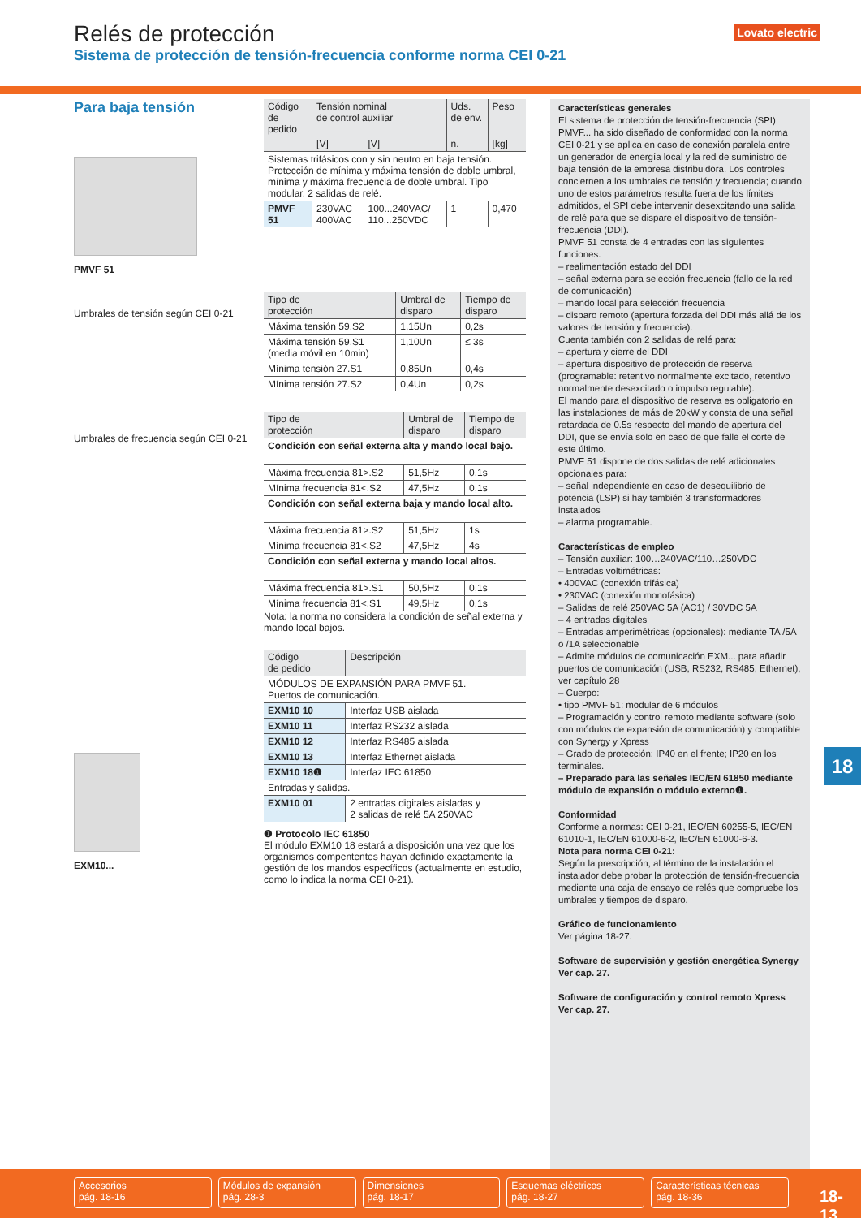Lovato electric
Relés de protección
Sistema de protección de tensión-frecuencia conforme norma CEI 0-21
Para baja tensión
PMVF 51
Umbrales de tensión según CEI 0-21
Umbrales de frecuencia según CEI 0-21
EXM10...
| Código de pedido | Tensión nominal de control auxiliar | | Uds. de env. | Peso |
| --- | --- | --- | --- | --- |
| | [V] | [V] | n. | [kg] |
| Sistemas trifásicos con y sin neutro en baja tensión. Protección de mínima y máxima tensión de doble umbral, mínima y máxima frecuencia de doble umbral. Tipo modular. 2 salidas de relé. | | | | |
| PMVF 51 | 230VAC 400VAC | 100...240VAC/ 110...250VDC | 1 | 0,470 |
| Tipo de protección | Umbral de disparo | Tiempo de disparo |
| --- | --- | --- |
| Máxima tensión 59.S2 | 1,15Un | 0,2s |
| Máxima tensión 59.S1 (media móvil en 10min) | 1,10Un | ≤ 3s |
| Mínima tensión 27.S1 | 0,85Un | 0,4s |
| Mínima tensión 27.S2 | 0,4Un | 0,2s |
| Tipo de protección | Umbral de disparo | Tiempo de disparo |
| --- | --- | --- |
| Condición con señal externa alta y mando local bajo. | | |
| Máxima frecuencia 81>.S2 | 51,5Hz | 0,1s |
| Mínima frecuencia 81<.S2 | 47,5Hz | 0,1s |
| Condición con señal externa baja y mando local alto. | | |
| Máxima frecuencia 81>.S2 | 51,5Hz | 1s |
| Mínima frecuencia 81<.S2 | 47,5Hz | 4s |
| Condición con señal externa y mando local altos. | | |
| Máxima frecuencia 81>.S1 | 50,5Hz | 0,1s |
| Mínima frecuencia 81<.S1 | 49,5Hz | 0,1s |
Nota: la norma no considera la condición de señal externa y mando local bajos.
| Código de pedido | Descripción |
| --- | --- |
| MÓDULOS DE EXPANSIÓN PARA PMVF 51. Puertos de comunicación. | |
| EXM10 10 | Interfaz USB aislada |
| EXM10 11 | Interfaz RS232 aislada |
| EXM10 12 | Interfaz RS485 aislada |
| EXM10 13 | Interfaz Ethernet aislada |
| EXM10 18❶ | Interfaz IEC 61850 |
| Entradas y salidas. | |
| EXM10 01 | 2 entradas digitales aisladas y 2 salidas de relé 5A 250VAC |
❶ Protocolo IEC 61850
El módulo EXM10 18 estará a disposición una vez que los organismos compententes hayan definido exactamente la gestión de los mandos específicos (actualmente en estudio, como lo indica la norma CEI 0-21).
Características generales
El sistema de protección de tensión-frecuencia (SPI) PMVF... ha sido diseñado de conformidad con la norma CEI 0-21 y se aplica en caso de conexión paralela entre un generador de energía local y la red de suministro de baja tensión de la empresa distribuidora. Los controles conciernen a los umbrales de tensión y frecuencia; cuando uno de estos parámetros resulta fuera de los límites admitidos, el SPI debe intervenir desexcitando una salida de relé para que se dispare el dispositivo de tensión-frecuencia (DDI).
PMVF 51 consta de 4 entradas con las siguientes funciones:
– realimentación estado del DDI
– señal externa para selección frecuencia (fallo de la red de comunicación)
– mando local para selección frecuencia
– disparo remoto (apertura forzada del DDI más allá de los valores de tensión y frecuencia).
Cuenta también con 2 salidas de relé para:
– apertura y cierre del DDI
– apertura dispositivo de protección de reserva (programable: retentivo normalmente excitado, retentivo normalmente desexcitado o impulso regulable).
El mando para el dispositivo de reserva es obligatorio en las instalaciones de más de 20kW y consta de una señal retardada de 0.5s respecto del mando de apertura del DDI, que se envía solo en caso de que falle el corte de este último.
PMVF 51 dispone de dos salidas de relé adicionales opcionales para:
– señal independiente en caso de desequilibrio de potencia (LSP) si hay también 3 transformadores instalados
– alarma programable.
Características de empleo
– Tensión auxiliar: 100…240VAC/110…250VDC
– Entradas voltimétricas:
• 400VAC (conexión trifásica)
• 230VAC (conexión monofásica)
– Salidas de relé 250VAC 5A (AC1) / 30VDC 5A
– 4 entradas digitales
– Entradas amperimétricas (opcionales): mediante TA /5A o /1A seleccionable
– Admite módulos de comunicación EXM... para añadir puertos de comunicación (USB, RS232, RS485, Ethernet); ver capítulo 28
– Cuerpo:
• tipo PMVF 51: modular de 6 módulos
– Programación y control remoto mediante software (solo con módulos de expansión de comunicación) y compatible con Synergy y Xpress
– Grado de protección: IP40 en el frente; IP20 en los terminales.
– Preparado para las señales IEC/EN 61850 mediante módulo de expansión o módulo externo❶.
Conformidad
Conforme a normas: CEI 0-21, IEC/EN 60255-5, IEC/EN 61010-1, IEC/EN 61000-6-2, IEC/EN 61000-6-3.
Nota para norma CEI 0-21:
Según la prescripción, al término de la instalación el instalador debe probar la protección de tensión-frecuencia mediante una caja de ensayo de relés que compruebe los umbrales y tiempos de disparo.
Gráfico de funcionamiento
Ver página 18-27.
Software de supervisión y gestión energética Synergy
Ver cap. 27.
Software de configuración y control remoto Xpress
Ver cap. 27.
18
Accesorios
pág. 18-16
Módulos de expansión
pág. 28-3
Dimensiones
pág. 18-17
Esquemas eléctricos
pág. 18-27
Características técnicas
pág. 18-36
18-13